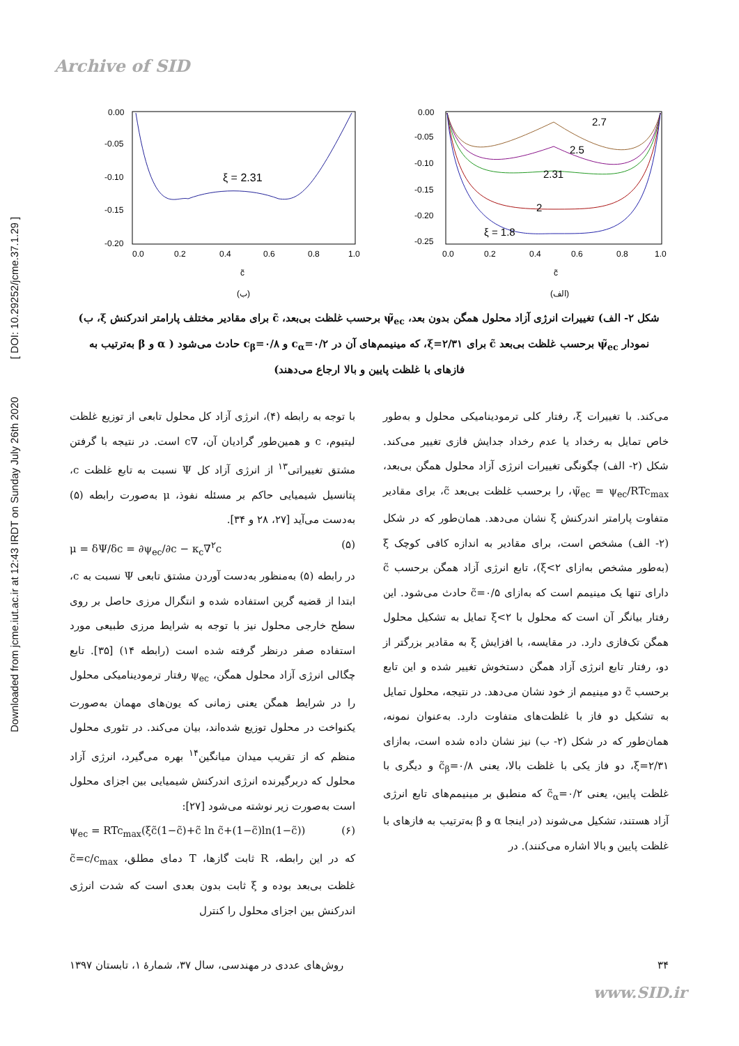Archive of SID
Downloaded from jcme.iut.ac.ir at 12:43 IRDT on Sunday July 26th 2020 [ DOI: 10.29252/jcme.37.1.29 ]
0.00
-0.05
-0.10
-0.15
-0.20
0.0
0.2
0.4
0.6
0.8
1.0
ξ = 2.31
c̃
(ب)
0.00
-0.05
-0.10
-0.15
-0.20
-0.25
0.0
0.2
0.4
0.6
0.8
1.0
2.7
2.5
2.31
2
ξ = 1.8
c̃
(الف)
شکل ۲- الف) تغییرات انرژی آزاد محلول همگن بدون بعد، ψ̃<sub>ec</sub> برحسب غلظت بی‌بعد، c̃ برای مقادیر مختلف پارامتر اندرکنش ξ، ب) نمودار ψ̃<sub>ec</sub> برحسب غلظت بی‌بعد c̃ برای ξ=۲/۳۱، که مینیمم‌های آن در c<sub>α</sub>=۰/۲ و c<sub>β</sub>=۰/۸ حادث می‌شود ( α و β به‌ترتیب به فازهای با غلظت پایین و بالا ارجاع می‌دهند)
با توجه به رابطه (۴)، انرژی آزاد کل محلول تابعی از توزیع غلظت لیتیوم، c و همین‌طور گرادیان آن، ∇c است. در نتیجه با گرفتن مشتق تغییراتی<sup>۱۳</sup> از انرژی آزاد کل Ψ نسبت به تابع غلظت c، پتانسیل شیمیایی حاکم بر مسئله نفوذ، μ به‌صورت رابطه (۵) به‌دست می‌آید [۲۷، ۲۸ و ۳۴].
μ = δΨ/δc = ∂ψ<sub>ec</sub>/∂c − κ<sub>c</sub>∇<sup>۲</sup>c (۵)
در رابطه (۵) به‌منظور به‌دست آوردن مشتق تابعی Ψ نسبت به c، ابتدا از قضیه گرین استفاده شده و انتگرال مرزی حاصل بر روی سطح خارجی محلول نیز با توجه به شرایط مرزی طبیعی مورد استفاده صفر درنظر گرفته شده است (رابطه ۱۴) [۳۵]. تابع چگالی انرژی آزاد محلول همگن، ψ<sub>ec</sub> رفتار ترمودینامیکی محلول را در شرایط همگن یعنی زمانی که یون‌های مهمان به‌صورت یکنواخت در محلول توزیع شده‌اند، بیان می‌کند. در تئوری محلول منظم که از تقریب میدان میانگین<sup>۱۴</sup> بهره می‌گیرد، انرژی آزاد محلول که دربرگیرنده انرژی اندرکنش شیمیایی بین اجزای محلول است به‌صورت زیر نوشته می‌شود [۲۷]:
ψ<sub>ec</sub> = RTc<sub>max</sub>(ξc̃(1−c̃)+c̃ ln c̃+(1−c̃)ln(1−c̃)) (۶)
که در این رابطه، R ثابت گازها، T دمای مطلق، c̃=c/c<sub>max</sub> غلظت بی‌بعد بوده و ξ ثابت بدون بعدی است که شدت انرژی اندرکنش بین اجزای محلول را کنترل
می‌کند. با تغییرات ξ، رفتار کلی ترمودینامیکی محلول و به‌طور خاص تمایل به رخداد یا عدم رخداد جدایش فازی تغییر می‌کند. شکل (۲- الف) چگونگی تغییرات انرژی آزاد محلول همگن بی‌بعد، ψ̃<sub>ec</sub> = ψ<sub>ec</sub>/RTc<sub>max</sub>، را برحسب غلظت بی‌بعد c̃، برای مقادیر متفاوت پارامتر اندرکنش ξ نشان می‌دهد. همان‌طور که در شکل (۲- الف) مشخص است، برای مقادیر به اندازه کافی کوچک ξ (به‌طور مشخص به‌ازای ξ<۲)، تابع انرژی آزاد همگن برحسب c̃ دارای تنها یک مینیمم است که به‌ازای c̃=۰/۵ حادث می‌شود. این رفتار بیانگر آن است که محلول با ξ<۲ تمایل به تشکیل محلول همگن تک‌فازی دارد. در مقایسه، با افزایش ξ به مقادیر بزرگتر از دو، رفتار تابع انرژی آزاد همگن دستخوش تغییر شده و این تابع برحسب c̃ دو مینیمم از خود نشان می‌دهد. در نتیجه، محلول تمایل به تشکیل دو فاز با غلظت‌های متفاوت دارد. به‌عنوان نمونه، همان‌طور که در شکل (۲- ب) نیز نشان داده شده است، به‌ازای ξ=۲/۳۱، دو فاز یکی با غلظت بالا، یعنی c̃<sub>β</sub>=۰/۸ و دیگری با غلظت پایین، یعنی c̃<sub>α</sub>=۰/۲ که منطبق بر مینیمم‌های تابع انرژی آزاد هستند، تشکیل می‌شوند (در اینجا α و β به‌ترتیب به فازهای با غلظت پایین و بالا اشاره می‌کنند). در
۳۴ روش‌های عددی در مهندسی، سال ۳۷، شمارهٔ ۱، تابستان ۱۳۹۷
www.SID.ir